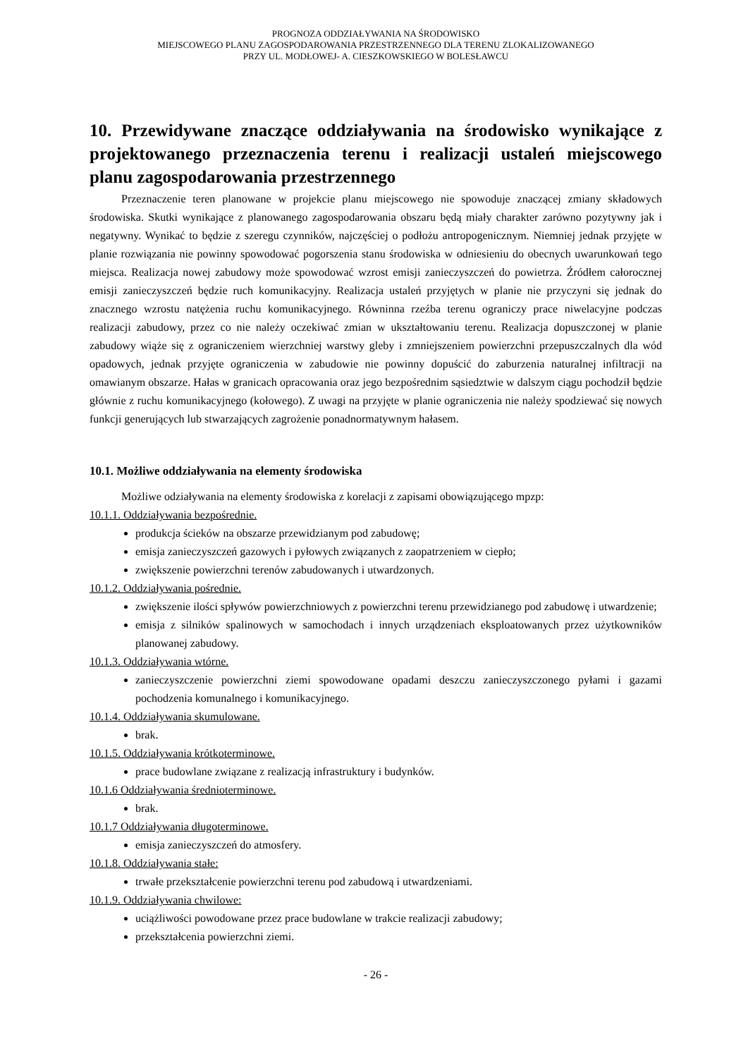PROGNOZA ODDZIAŁYWANIA NA ŚRODOWISKO
MIEJSCOWEGO PLANU ZAGOSPODAROWANIA PRZESTRZENNEGO DLA TERENU ZLOKALIZOWANEGO
PRZY UL. MODŁOWEJ- A. CIESZKOWSKIEGO W BOLESŁAWCU
10. Przewidywane znaczące oddziaływania na środowisko wynikające z projektowanego przeznaczenia terenu i realizacji ustaleń miejscowego planu zagospodarowania przestrzennego
Przeznaczenie teren planowane w projekcie planu miejscowego nie spowoduje znaczącej zmiany składowych środowiska. Skutki wynikające z planowanego zagospodarowania obszaru będą miały charakter zarówno pozytywny jak i negatywny. Wynikać to będzie z szeregu czynników, najczęściej o podłożu antropogenicznym. Niemniej jednak przyjęte w planie rozwiązania nie powinny spowodować pogorszenia stanu środowiska w odniesieniu do obecnych uwarunkowań tego miejsca. Realizacja nowej zabudowy może spowodować wzrost emisji zanieczyszczeń do powietrza. Źródłem całorocznej emisji zanieczyszczeń będzie ruch komunikacyjny. Realizacja ustaleń przyjętych w planie nie przyczyni się jednak do znacznego wzrostu natężenia ruchu komunikacyjnego. Równinna rzeźba terenu ograniczy prace niwelacyjne podczas realizacji zabudowy, przez co nie należy oczekiwać zmian w ukształtowaniu terenu. Realizacja dopuszczonej w planie zabudowy wiąże się z ograniczeniem wierzchniej warstwy gleby i zmniejszeniem powierzchni przepuszczalnych dla wód opadowych, jednak przyjęte ograniczenia w zabudowie nie powinny dopuścić do zaburzenia naturalnej infiltracji na omawianym obszarze. Hałas w granicach opracowania oraz jego bezpośrednim sąsiedztwie w dalszym ciągu pochodził będzie głównie z ruchu komunikacyjnego (kołowego). Z uwagi na przyjęte w planie ograniczenia nie należy spodziewać się nowych funkcji generujących lub stwarzających zagrożenie ponadnormatywnym hałasem.
10.1. Możliwe oddziaływania na elementy środowiska
Możliwe odziaływania na elementy środowiska z korelacji z zapisami obowiązującego mpzp:
10.1.1. Oddziaływania bezpośrednie.
produkcja ścieków na obszarze przewidzianym pod zabudowę;
emisja zanieczyszczeń gazowych i pyłowych związanych z zaopatrzeniem w ciepło;
zwiększenie powierzchni terenów zabudowanych i utwardzonych.
10.1.2. Oddziaływania pośrednie.
zwiększenie ilości spływów powierzchniowych z powierzchni terenu przewidzianego pod zabudowę i utwardzenie;
emisja z silników spalinowych w samochodach i innych urządzeniach eksploatowanych przez użytkowników planowanej zabudowy.
10.1.3. Oddziaływania wtórne.
zanieczyszczenie powierzchni ziemi spowodowane opadami deszczu zanieczyszczonego pyłami i gazami pochodzenia komunalnego i komunikacyjnego.
10.1.4. Oddziaływania skumulowane.
brak.
10.1.5. Oddziaływania krótkoterminowe.
prace budowlane związane z realizacją infrastruktury i budynków.
10.1.6 Oddziaływania średnioterminowe.
brak.
10.1.7 Oddziaływania długoterminowe.
emisja zanieczyszczeń do atmosfery.
10.1.8. Oddziaływania stałe:
trwałe przekształcenie powierzchni terenu pod zabudową i utwardzeniami.
10.1.9. Oddziaływania chwilowe:
uciążliwości powodowane przez prace budowlane w trakcie realizacji zabudowy;
przekształcenia powierzchni ziemi.
- 26 -